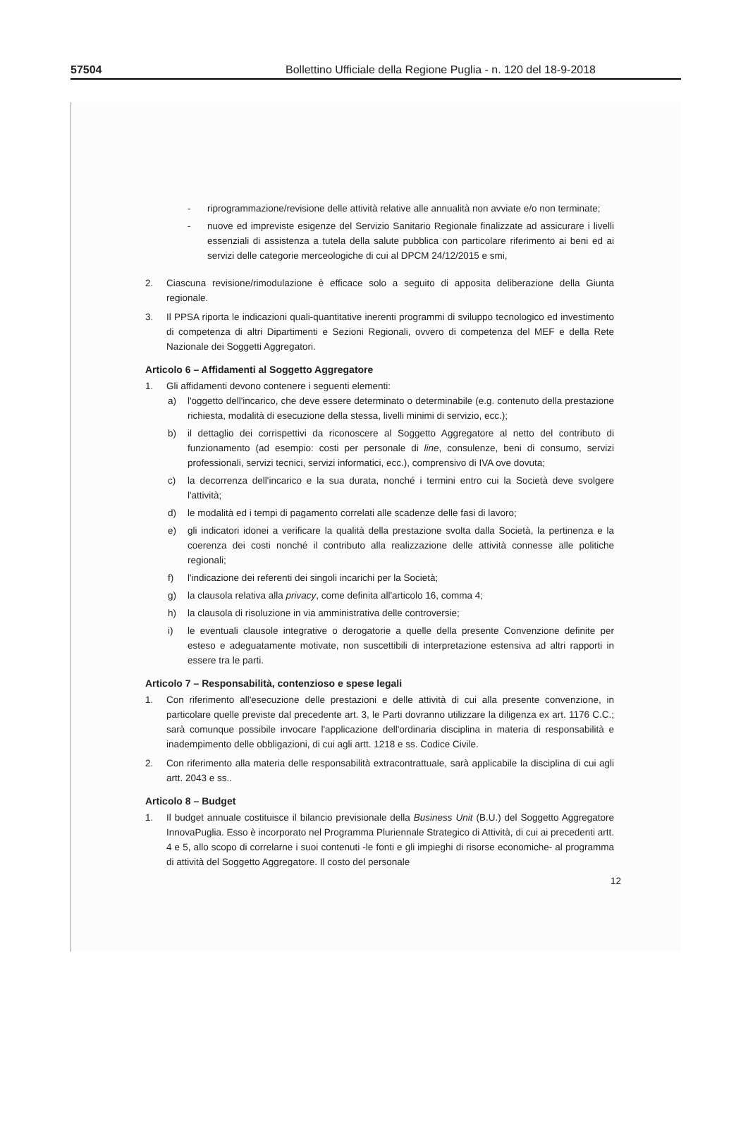57504 Bollettino Ufficiale della Regione Puglia - n. 120 del 18-9-2018
- riprogrammazione/revisione delle attività relative alle annualità non avviate e/o non terminate;
- nuove ed impreviste esigenze del Servizio Sanitario Regionale finalizzate ad assicurare i livelli essenziali di assistenza a tutela della salute pubblica con particolare riferimento ai beni ed ai servizi delle categorie merceologiche di cui al DPCM 24/12/2015 e smi,
2. Ciascuna revisione/rimodulazione è efficace solo a seguito di apposita deliberazione della Giunta regionale.
3. Il PPSA riporta le indicazioni quali-quantitative inerenti programmi di sviluppo tecnologico ed investimento di competenza di altri Dipartimenti e Sezioni Regionali, ovvero di competenza del MEF e della Rete Nazionale dei Soggetti Aggregatori.
Articolo 6 – Affidamenti al Soggetto Aggregatore
1. Gli affidamenti devono contenere i seguenti elementi:
a) l'oggetto dell'incarico, che deve essere determinato o determinabile (e.g. contenuto della prestazione richiesta, modalità di esecuzione della stessa, livelli minimi di servizio, ecc.);
b) il dettaglio dei corrispettivi da riconoscere al Soggetto Aggregatore al netto del contributo di funzionamento (ad esempio: costi per personale di line, consulenze, beni di consumo, servizi professionali, servizi tecnici, servizi informatici, ecc.), comprensivo di IVA ove dovuta;
c) la decorrenza dell'incarico e la sua durata, nonché i termini entro cui la Società deve svolgere l'attività;
d) le modalità ed i tempi di pagamento correlati alle scadenze delle fasi di lavoro;
e) gli indicatori idonei a verificare la qualità della prestazione svolta dalla Società, la pertinenza e la coerenza dei costi nonché il contributo alla realizzazione delle attività connesse alle politiche regionali;
f) l'indicazione dei referenti dei singoli incarichi per la Società;
g) la clausola relativa alla privacy, come definita all'articolo 16, comma 4;
h) la clausola di risoluzione in via amministrativa delle controversie;
i) le eventuali clausole integrative o derogatorie a quelle della presente Convenzione definite per esteso e adeguatamente motivate, non suscettibili di interpretazione estensiva ad altri rapporti in essere tra le parti.
Articolo 7 – Responsabilità, contenzioso e spese legali
1. Con riferimento all'esecuzione delle prestazioni e delle attività di cui alla presente convenzione, in particolare quelle previste dal precedente art. 3, le Parti dovranno utilizzare la diligenza ex art. 1176 C.C.; sarà comunque possibile invocare l'applicazione dell'ordinaria disciplina in materia di responsabilità e inadempimento delle obbligazioni, di cui agli artt. 1218 e ss. Codice Civile.
2. Con riferimento alla materia delle responsabilità extracontrattuale, sarà applicabile la disciplina di cui agli artt. 2043 e ss..
Articolo 8 – Budget
1. Il budget annuale costituisce il bilancio previsionale della Business Unit (B.U.) del Soggetto Aggregatore InnovaPuglia. Esso è incorporato nel Programma Pluriennale Strategico di Attività, di cui ai precedenti artt. 4 e 5, allo scopo di correlarne i suoi contenuti -le fonti e gli impieghi di risorse economiche- al programma di attività del Soggetto Aggregatore. Il costo del personale
12